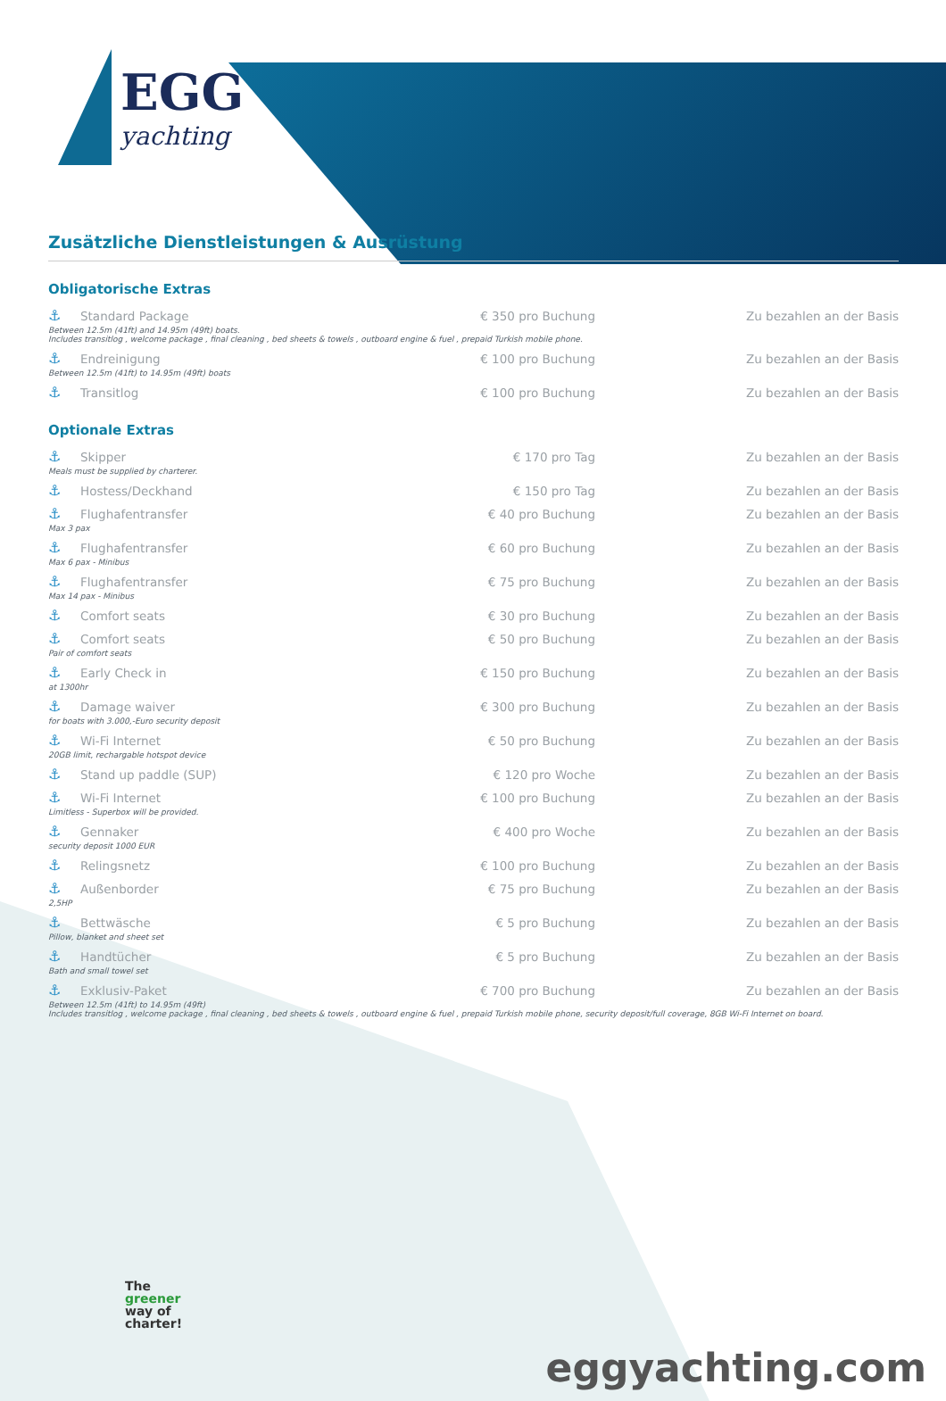EGG
yachting
Zusätzliche Dienstleistungen & Ausrüstung
Obligatorische Extras
| ⚓ | Standard Package | € 350 pro Buchung | Zu bezahlen an der Basis |
| Between 12.5m (41ft) and 14.95m (49ft) boats. Includes transitlog , welcome package , final cleaning , bed sheets & towels , outboard engine & fuel , prepaid Turkish mobile phone. | | | |
| ⚓ | Endreinigung | € 100 pro Buchung | Zu bezahlen an der Basis |
| Between 12.5m (41ft) to 14.95m (49ft) boats | | | |
| ⚓ | Transitlog | € 100 pro Buchung | Zu bezahlen an der Basis |
Optionale Extras
| ⚓ | Skipper | € 170 pro Tag | Zu bezahlen an der Basis |
| Meals must be supplied by charterer. | | | |
| ⚓ | Hostess/Deckhand | € 150 pro Tag | Zu bezahlen an der Basis |
| ⚓ | Flughafentransfer | € 40 pro Buchung | Zu bezahlen an der Basis |
| Max 3 pax | | | |
| ⚓ | Flughafentransfer | € 60 pro Buchung | Zu bezahlen an der Basis |
| Max 6 pax - Minibus | | | |
| ⚓ | Flughafentransfer | € 75 pro Buchung | Zu bezahlen an der Basis |
| Max 14 pax - Minibus | | | |
| ⚓ | Comfort seats | € 30 pro Buchung | Zu bezahlen an der Basis |
| ⚓ | Comfort seats | € 50 pro Buchung | Zu bezahlen an der Basis |
| Pair of comfort seats | | | |
| ⚓ | Early Check in | € 150 pro Buchung | Zu bezahlen an der Basis |
| at 1300hr | | | |
| ⚓ | Damage waiver | € 300 pro Buchung | Zu bezahlen an der Basis |
| for boats with 3.000,-Euro security deposit | | | |
| ⚓ | Wi-Fi Internet | € 50 pro Buchung | Zu bezahlen an der Basis |
| 20GB limit, rechargable hotspot device | | | |
| ⚓ | Stand up paddle (SUP) | € 120 pro Woche | Zu bezahlen an der Basis |
| ⚓ | Wi-Fi Internet | € 100 pro Buchung | Zu bezahlen an der Basis |
| Limitless - Superbox will be provided. | | | |
| ⚓ | Gennaker | € 400 pro Woche | Zu bezahlen an der Basis |
| security deposit 1000 EUR | | | |
| ⚓ | Relingsnetz | € 100 pro Buchung | Zu bezahlen an der Basis |
| ⚓ | Außenborder | € 75 pro Buchung | Zu bezahlen an der Basis |
| 2,5HP | | | |
| ⚓ | Bettwäsche | € 5 pro Buchung | Zu bezahlen an der Basis |
| Pillow, blanket and sheet set | | | |
| ⚓ | Handtücher | € 5 pro Buchung | Zu bezahlen an der Basis |
| Bath and small towel set | | | |
| ⚓ | Exklusiv-Paket | € 700 pro Buchung | Zu bezahlen an der Basis |
| Between 12.5m (41ft) to 14.95m (49ft) Includes transitlog , welcome package , final cleaning , bed sheets & towels , outboard engine & fuel , prepaid Turkish mobile phone, security deposit/full coverage, 8GB Wi-Fi Internet on board. | | | |
The
greener
way of
charter!
eggyachting.com